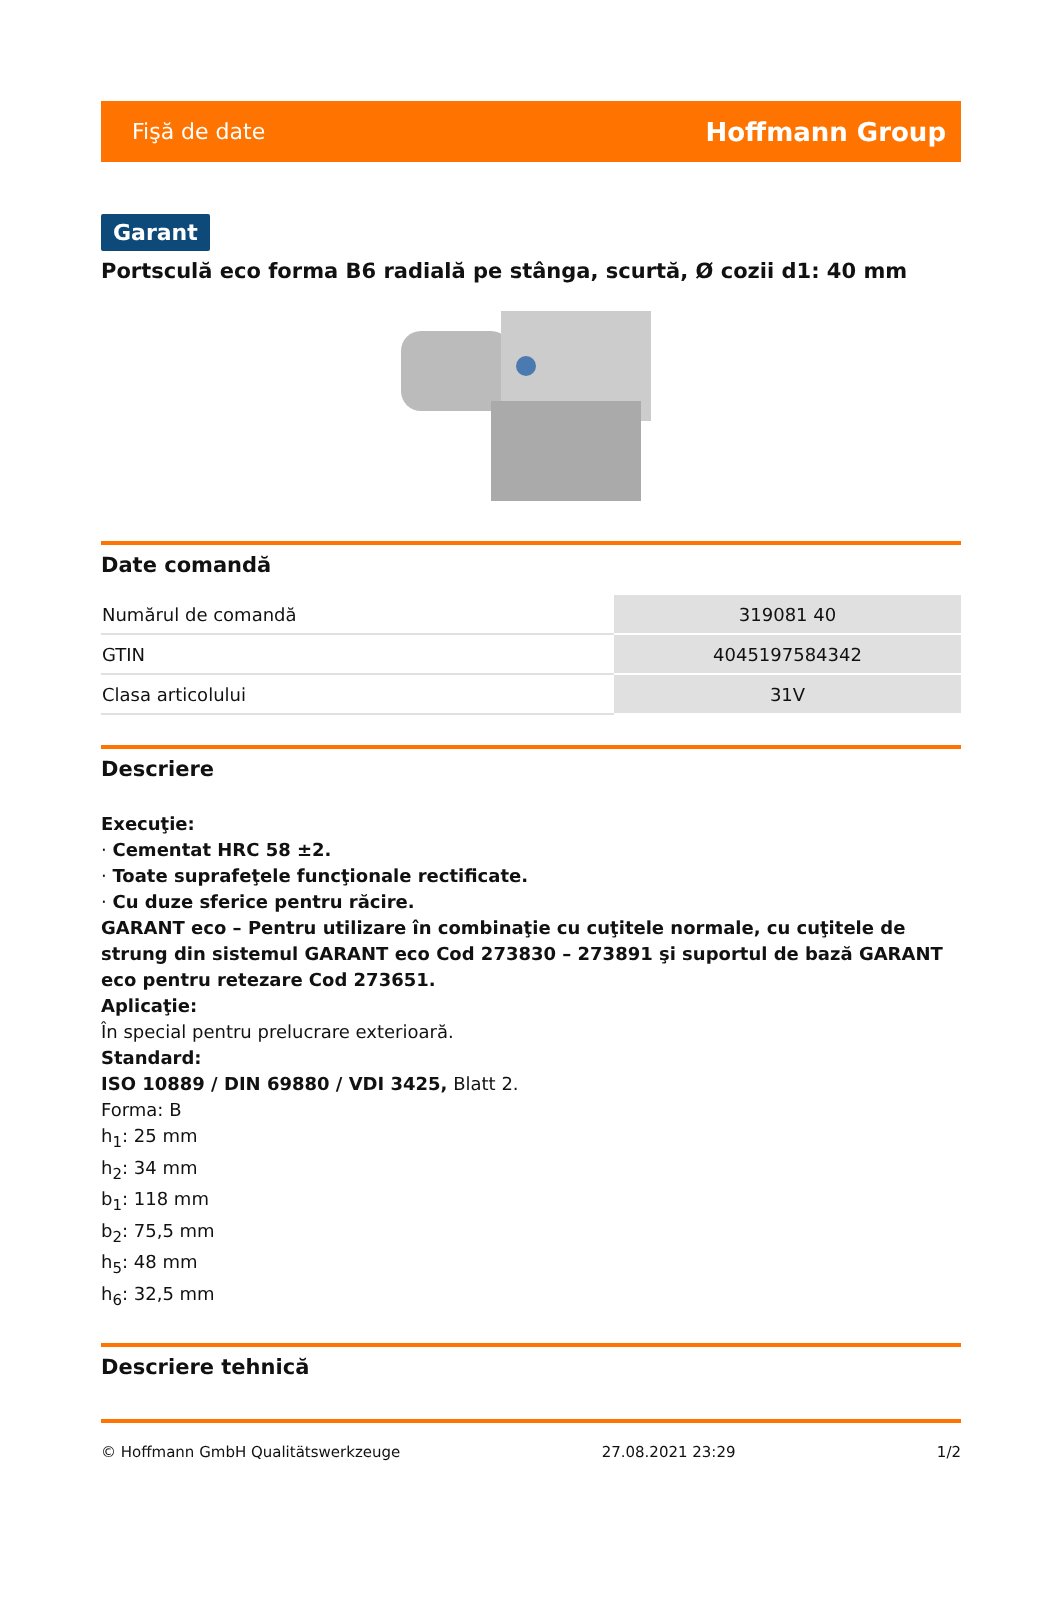Fişă de date Hoffmann Group
Garant
Portsculă eco forma B6 radială pe stânga, scurtă, Ø cozii d1: 40 mm
Date comandă
| Numărul de comandă | 319081 40 |
| GTIN | 4045197584342 |
| Clasa articolului | 31V |
Descriere
Execuţie:
· Cementat HRC 58 ±2.
· Toate suprafeţele funcţionale rectificate.
· Cu duze sferice pentru răcire.
GARANT eco – Pentru utilizare în combinaţie cu cuţitele normale, cu cuţitele de strung din sistemul GARANT eco Cod 273830 – 273891 şi suportul de bază GARANT eco pentru retezare Cod 273651.
Aplicaţie:
În special pentru prelucrare exterioară.
Standard:
ISO 10889 / DIN 69880 / VDI 3425, Blatt 2.
Forma: B
h<sub>1</sub>: 25 mm
h<sub>2</sub>: 34 mm
b<sub>1</sub>: 118 mm
b<sub>2</sub>: 75,5 mm
h<sub>5</sub>: 48 mm
h<sub>6</sub>: 32,5 mm
Descriere tehnică
© Hoffmann GmbH Qualitätswerkzeuge 27.08.2021 23:29 1/2